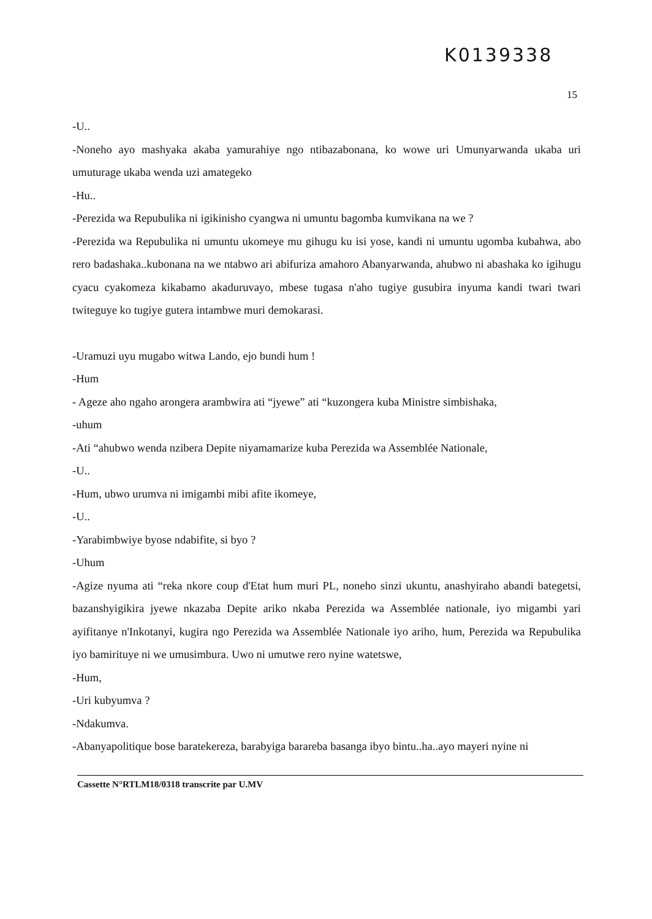K0139338
15
-U..
-Noneho ayo mashyaka akaba yamurahiye ngo ntibazabonana, ko wowe uri Umunyarwanda ukaba uri umuturage ukaba wenda uzi amategeko
-Hu..
-Perezida wa Repubulika ni igikinisho cyangwa ni umuntu bagomba kumvikana na we ?
-Perezida wa Repubulika ni umuntu ukomeye mu gihugu ku isi yose, kandi ni umuntu ugomba kubahwa, abo rero badashaka..kubonana na we ntabwo ari abifuriza amahoro Abanyarwanda, ahubwo ni abashaka ko igihugu cyacu cyakomeza kikabamo akaduruvayo, mbese tugasa n'aho tugiye gusubira inyuma kandi twari twari twiteguye ko tugiye gutera intambwe muri demokarasi.
-Uramuzi uyu mugabo witwa Lando, ejo bundi hum !
-Hum
- Ageze aho ngaho arongera arambwira ati “jyewe” ati “kuzongera kuba Ministre simbishaka,
-uhum
-Ati “ahubwo wenda nzibera Depite niyamamarize kuba Perezida wa Assemblée Nationale,
-U..
-Hum, ubwo urumva ni imigambi mibi afite ikomeye,
-U..
-Yarabimbwiye byose ndabifite, si byo ?
-Uhum
-Agize nyuma ati “reka nkore coup d'Etat hum muri PL, noneho sinzi ukuntu, anashyiraho abandi bategetsi, bazanshyigikira jyewe nkazaba Depite ariko nkaba Perezida wa Assemblée nationale, iyo migambi yari ayifitanye n'Inkotanyi, kugira ngo Perezida wa Assemblée Nationale iyo ariho, hum, Perezida wa Repubulika iyo bamirituye ni we umusimbura. Uwo ni umutwe rero nyine watetswe,
-Hum,
-Uri kubyumva ?
-Ndakumva.
-Abanyapolitique bose baratekereza, barabyiga barareba basanga ibyo bintu..ha..ayo mayeri nyine ni
Cassette N°RTLM18/0318 transcrite par U.MV